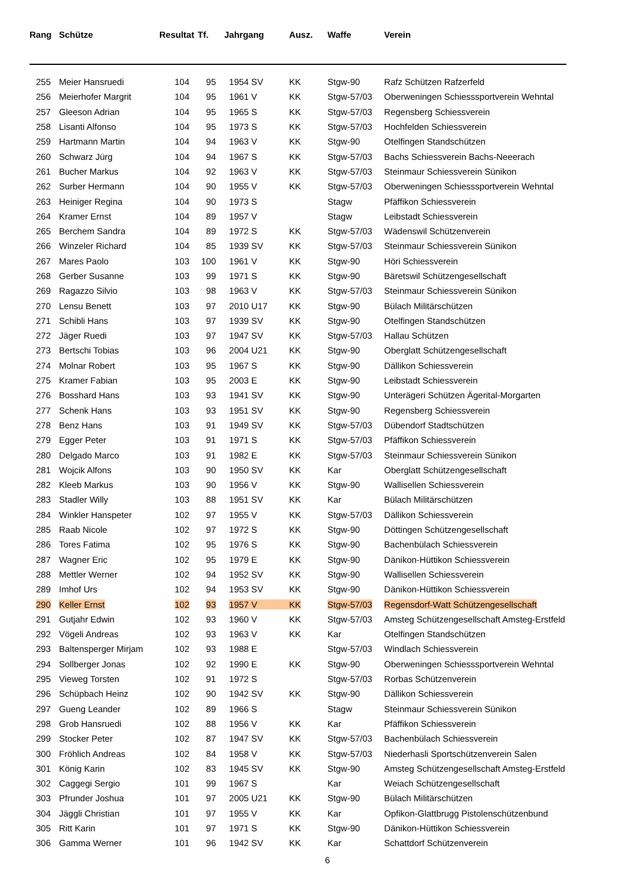| Rang | Schütze | Resultat | Tf. | Jahrgang | Ausz. | Waffe | Verein |
| --- | --- | --- | --- | --- | --- | --- | --- |
| 255 | Meier Hansruedi | 104 | 95 | 1954 SV | KK | Stgw-90 | Rafz Schützen Rafzerfeld |
| 256 | Meierhofer Margrit | 104 | 95 | 1961 V | KK | Stgw-57/03 | Oberweningen Schiesssportverein Wehntal |
| 257 | Gleeson Adrian | 104 | 95 | 1965 S | KK | Stgw-57/03 | Regensberg Schiessverein |
| 258 | Lisanti Alfonso | 104 | 95 | 1973 S | KK | Stgw-57/03 | Hochfelden Schiessverein |
| 259 | Hartmann Martin | 104 | 94 | 1963 V | KK | Stgw-90 | Otelfingen Standschützen |
| 260 | Schwarz Jürg | 104 | 94 | 1967 S | KK | Stgw-57/03 | Bachs Schiessverein Bachs-Neeerach |
| 261 | Bucher Markus | 104 | 92 | 1963 V | KK | Stgw-57/03 | Steinmaur Schiessverein Sünikon |
| 262 | Surber Hermann | 104 | 90 | 1955 V | KK | Stgw-57/03 | Oberweningen Schiesssportverein Wehntal |
| 263 | Heiniger Regina | 104 | 90 | 1973 S | | Stagw | Pfäffikon Schiessverein |
| 264 | Kramer Ernst | 104 | 89 | 1957 V | | Stagw | Leibstadt Schiessverein |
| 265 | Berchem Sandra | 104 | 89 | 1972 S | KK | Stgw-57/03 | Wädenswil Schützenverein |
| 266 | Winzeler Richard | 104 | 85 | 1939 SV | KK | Stgw-57/03 | Steinmaur Schiessverein Sünikon |
| 267 | Mares Paolo | 103 | 100 | 1961 V | KK | Stgw-90 | Höri Schiessverein |
| 268 | Gerber Susanne | 103 | 99 | 1971 S | KK | Stgw-90 | Bäretswil Schützengesellschaft |
| 269 | Ragazzo Silvio | 103 | 98 | 1963 V | KK | Stgw-57/03 | Steinmaur Schiessverein Sünikon |
| 270 | Lensu Benett | 103 | 97 | 2010 U17 | KK | Stgw-90 | Bülach Militärschützen |
| 271 | Schibli Hans | 103 | 97 | 1939 SV | KK | Stgw-90 | Otelfingen Standschützen |
| 272 | Jäger Ruedi | 103 | 97 | 1947 SV | KK | Stgw-57/03 | Hallau Schützen |
| 273 | Bertschi Tobias | 103 | 96 | 2004 U21 | KK | Stgw-90 | Oberglatt Schützengesellschaft |
| 274 | Molnar Robert | 103 | 95 | 1967 S | KK | Stgw-90 | Dällikon Schiessverein |
| 275 | Kramer Fabian | 103 | 95 | 2003 E | KK | Stgw-90 | Leibstadt Schiessverein |
| 276 | Bosshard Hans | 103 | 93 | 1941 SV | KK | Stgw-90 | Unterägeri Schützen Ägerital-Morgarten |
| 277 | Schenk Hans | 103 | 93 | 1951 SV | KK | Stgw-90 | Regensberg Schiessverein |
| 278 | Benz Hans | 103 | 91 | 1949 SV | KK | Stgw-57/03 | Dübendorf Stadtschützen |
| 279 | Egger Peter | 103 | 91 | 1971 S | KK | Stgw-57/03 | Pfäffikon Schiessverein |
| 280 | Delgado Marco | 103 | 91 | 1982 E | KK | Stgw-57/03 | Steinmaur Schiessverein Sünikon |
| 281 | Wojcik Alfons | 103 | 90 | 1950 SV | KK | Kar | Oberglatt Schützengesellschaft |
| 282 | Kleeb Markus | 103 | 90 | 1956 V | KK | Stgw-90 | Wallisellen Schiessverein |
| 283 | Stadler Willy | 103 | 88 | 1951 SV | KK | Kar | Bülach Militärschützen |
| 284 | Winkler Hanspeter | 102 | 97 | 1955 V | KK | Stgw-57/03 | Dällikon Schiessverein |
| 285 | Raab Nicole | 102 | 97 | 1972 S | KK | Stgw-90 | Döttingen Schützengesellschaft |
| 286 | Tores Fatima | 102 | 95 | 1976 S | KK | Stgw-90 | Bachenbülach Schiessverein |
| 287 | Wagner Eric | 102 | 95 | 1979 E | KK | Stgw-90 | Dänikon-Hüttikon Schiessverein |
| 288 | Mettler Werner | 102 | 94 | 1952 SV | KK | Stgw-90 | Wallisellen Schiessverein |
| 289 | Imhof Urs | 102 | 94 | 1953 SV | KK | Stgw-90 | Dänikon-Hüttikon Schiessverein |
| 290 | Keller Ernst | 102 | 93 | 1957 V | KK | Stgw-57/03 | Regensdorf-Watt Schützengesellschaft |
| 291 | Gutjahr Edwin | 102 | 93 | 1960 V | KK | Stgw-57/03 | Amsteg Schützengesellschaft Amsteg-Erstfeld |
| 292 | Vögeli Andreas | 102 | 93 | 1963 V | KK | Kar | Otelfingen Standschützen |
| 293 | Baltensperger Mirjam | 102 | 93 | 1988 E | | Stgw-57/03 | Windlach Schiessverein |
| 294 | Sollberger Jonas | 102 | 92 | 1990 E | KK | Stgw-90 | Oberweningen Schiesssportverein Wehntal |
| 295 | Vieweg Torsten | 102 | 91 | 1972 S | | Stgw-57/03 | Rorbas Schützenverein |
| 296 | Schüpbach Heinz | 102 | 90 | 1942 SV | KK | Stgw-90 | Dällikon Schiessverein |
| 297 | Gueng Leander | 102 | 89 | 1966 S | | Stagw | Steinmaur Schiessverein Sünikon |
| 298 | Grob Hansruedi | 102 | 88 | 1956 V | KK | Kar | Pfäffikon Schiessverein |
| 299 | Stocker Peter | 102 | 87 | 1947 SV | KK | Stgw-57/03 | Bachenbülach Schiessverein |
| 300 | Fröhlich Andreas | 102 | 84 | 1958 V | KK | Stgw-57/03 | Niederhasli Sportschützenverein Salen |
| 301 | König Karin | 102 | 83 | 1945 SV | KK | Stgw-90 | Amsteg Schützengesellschaft Amsteg-Erstfeld |
| 302 | Caggegi Sergio | 101 | 99 | 1967 S | | Kar | Weiach Schützengesellschaft |
| 303 | Pfrunder Joshua | 101 | 97 | 2005 U21 | KK | Stgw-90 | Bülach Militärschützen |
| 304 | Jäggli Christian | 101 | 97 | 1955 V | KK | Kar | Opfikon-Glattbrugg Pistolenschützenbund |
| 305 | Ritt Karin | 101 | 97 | 1971 S | KK | Stgw-90 | Dänikon-Hüttikon Schiessverein |
| 306 | Gamma Werner | 101 | 96 | 1942 SV | KK | Kar | Schattdorf Schützenverein |
6